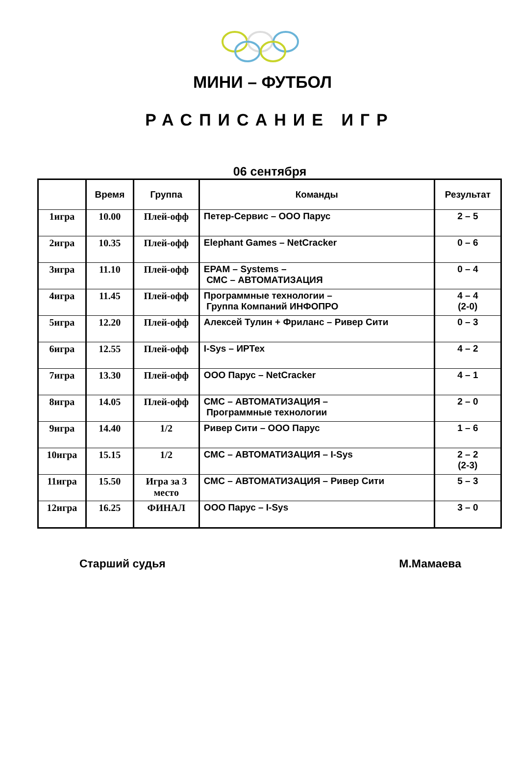МИНИ – ФУТБОЛ
РАСПИСАНИЕ ИГР
06 сентября
| | Время | Группа | Команды | Результат |
| --- | --- | --- | --- | --- |
| 1игра | 10.00 | Плей-офф | Петер-Сервис – ООО Парус | 2 – 5 |
| 2игра | 10.35 | Плей-офф | Elephant Games – NetCracker | 0 – 6 |
| 3игра | 11.10 | Плей-офф | EPAM – Systems – СМС – АВТОМАТИЗАЦИЯ | 0 – 4 |
| 4игра | 11.45 | Плей-офф | Программные технологии – Группа Компаний ИНФОПРО | 4 – 4 (2-0) |
| 5игра | 12.20 | Плей-офф | Алексей Тулин + Фриланс – Ривер Сити | 0 – 3 |
| 6игра | 12.55 | Плей-офф | I-Sys – ИРТех | 4 – 2 |
| 7игра | 13.30 | Плей-офф | ООО Парус – NetCracker | 4 – 1 |
| 8игра | 14.05 | Плей-офф | СМС – АВТОМАТИЗАЦИЯ – Программные технологии | 2 – 0 |
| 9игра | 14.40 | 1/2 | Ривер Сити – ООО Парус | 1 – 6 |
| 10игра | 15.15 | 1/2 | СМС – АВТОМАТИЗАЦИЯ – I-Sys | 2 – 2 (2-3) |
| 11игра | 15.50 | Игра за 3 место | СМС – АВТОМАТИЗАЦИЯ – Ривер Сити | 5 – 3 |
| 12игра | 16.25 | ФИНАЛ | ООО Парус – I-Sys | 3 – 0 |
Старший судья М.Мамаева